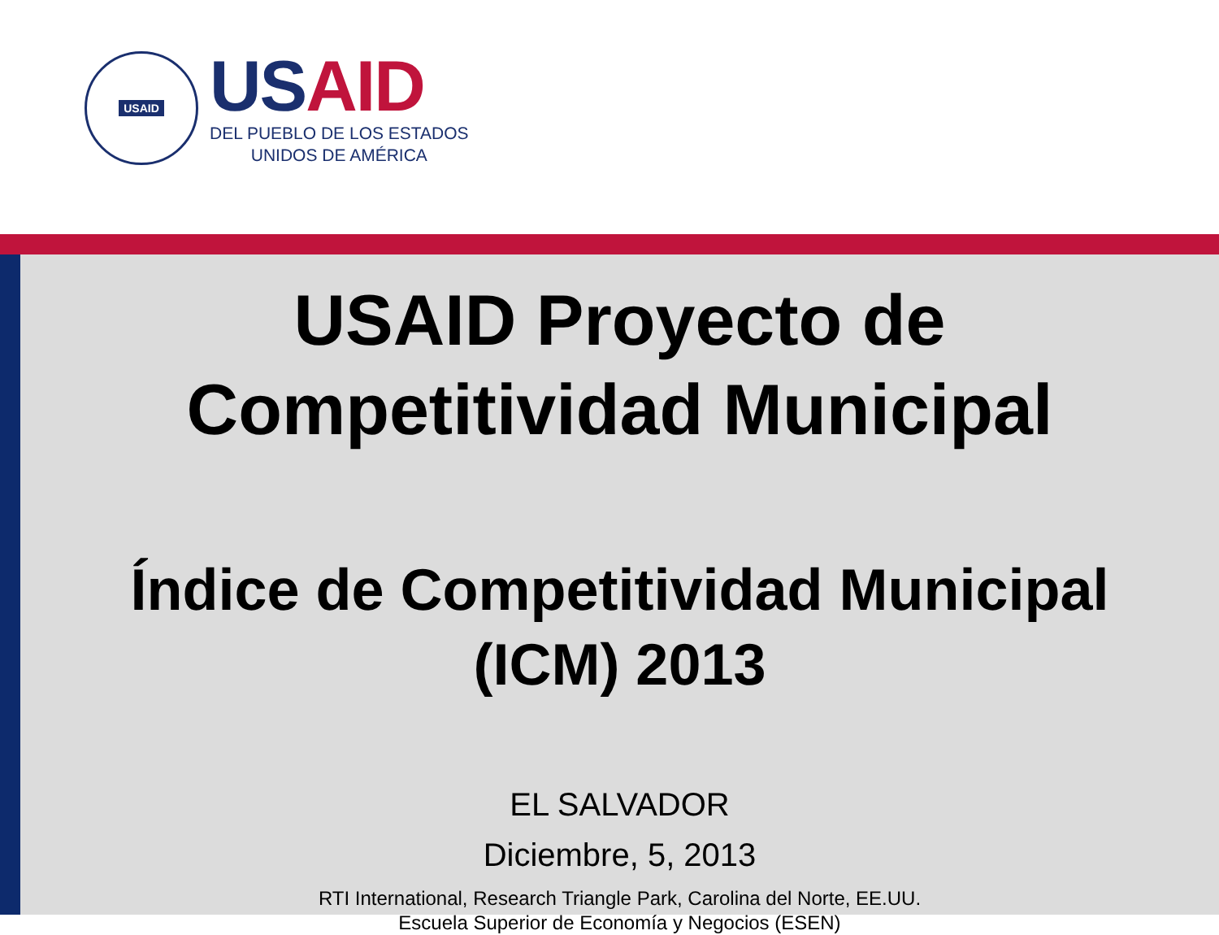USAID
US AID
DEL PUEBLO DE LOS ESTADOS
UNIDOS DE AMÉRICA
USAID Proyecto de
Competitividad Municipal
Índice de Competitividad Municipal
(ICM) 2013
EL SALVADOR
Diciembre, 5, 2013
RTI International, Research Triangle Park, Carolina del Norte, EE.UU.
Escuela Superior de Economía y Negocios (ESEN)